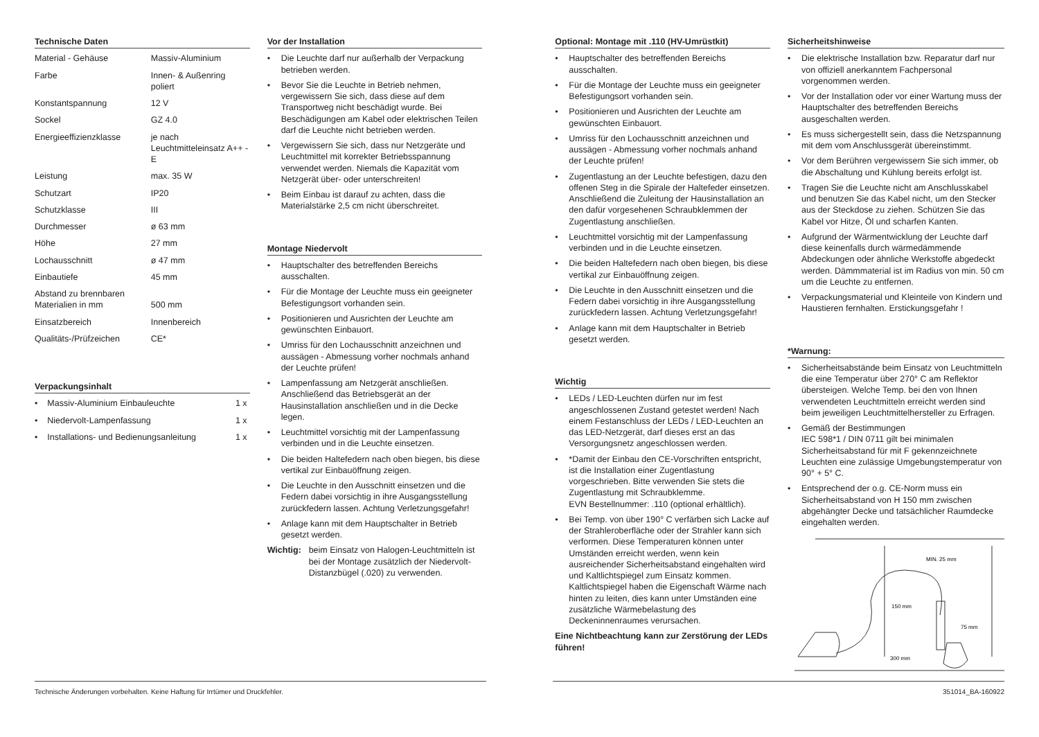Technische Daten
| Material - Gehäuse | Massiv-Aluminium |
| Farbe | Innen- & Außenring poliert |
| Konstantspannung | 12 V |
| Sockel | GZ 4.0 |
| Energieeffizienzklasse | je nach Leuchtmitteleinsatz A++ - E |
| Leistung | max. 35 W |
| Schutzart | IP20 |
| Schutzklasse | III |
| Durchmesser | ø 63 mm |
| Höhe | 27 mm |
| Lochausschnitt | ø 47 mm |
| Einbautiefe | 45 mm |
| Abstand zu brennbaren Materialien in mm | 500 mm |
| Einsatzbereich | Innenbereich |
| Qualitäts-/Prüfzeichen | CE* |
Verpackungsinhalt
| • Massiv-Aluminium Einbauleuchte | 1 x |
| • Niedervolt-Lampenfassung | 1 x |
| • Installations- und Bedienungsanleitung | 1 x |
Vor der Installation
• Die Leuchte darf nur außerhalb der Verpackung betrieben werden.
• Bevor Sie die Leuchte in Betrieb nehmen, vergewissern Sie sich, dass diese auf dem Transportweg nicht beschädigt wurde. Bei Beschädigungen am Kabel oder elektrischen Teilen darf die Leuchte nicht betrieben werden.
• Vergewissern Sie sich, dass nur Netzgeräte und Leuchtmittel mit korrekter Betriebsspannung verwendet werden. Niemals die Kapazität vom Netzgerät über- oder unterschreiten!
• Beim Einbau ist darauf zu achten, dass die Materialstärke 2,5 cm nicht überschreitet.
Montage Niedervolt
• Hauptschalter des betreffenden Bereichs ausschalten.
• Für die Montage der Leuchte muss ein geeigneter Befestigungsort vorhanden sein.
• Positionieren und Ausrichten der Leuchte am gewünschten Einbauort.
• Umriss für den Lochausschnitt anzeichnen und aussägen - Abmessung vorher nochmals anhand der Leuchte prüfen!
• Lampenfassung am Netzgerät anschließen. Anschließend das Betriebsgerät an der Hausinstallation anschließen und in die Decke legen.
• Leuchtmittel vorsichtig mit der Lampenfassung verbinden und in die Leuchte einsetzen.
• Die beiden Haltefedern nach oben biegen, bis diese vertikal zur Einbauöffnung zeigen.
• Die Leuchte in den Ausschnitt einsetzen und die Federn dabei vorsichtig in ihre Ausgangsstellung zurückfedern lassen. Achtung Verletzungsgefahr!
• Anlage kann mit dem Hauptschalter in Betrieb gesetzt werden.
Wichtig: beim Einsatz von Halogen-Leuchtmitteln ist bei der Montage zusätzlich der Niedervolt-Distanzbügel (.020) zu verwenden.
Optional: Montage mit .110 (HV-Umrüstkit)
• Hauptschalter des betreffenden Bereichs ausschalten.
• Für die Montage der Leuchte muss ein geeigneter Befestigungsort vorhanden sein.
• Positionieren und Ausrichten der Leuchte am gewünschten Einbauort.
• Umriss für den Lochausschnitt anzeichnen und aussägen - Abmessung vorher nochmals anhand der Leuchte prüfen!
• Zugentlastung an der Leuchte befestigen, dazu den offenen Steg in die Spirale der Haltefeder einsetzen. Anschließend die Zuleitung der Hausinstallation an den dafür vorgesehenen Schraubklemmen der Zugentlastung anschließen.
• Leuchtmittel vorsichtig mit der Lampenfassung verbinden und in die Leuchte einsetzen.
• Die beiden Haltefedern nach oben biegen, bis diese vertikal zur Einbauöffnung zeigen.
• Die Leuchte in den Ausschnitt einsetzen und die Federn dabei vorsichtig in ihre Ausgangsstellung zurückfedern lassen. Achtung Verletzungsgefahr!
• Anlage kann mit dem Hauptschalter in Betrieb gesetzt werden.
Wichtig
• LEDs / LED-Leuchten dürfen nur im fest angeschlossenen Zustand getestet werden! Nach einem Festanschluss der LEDs / LED-Leuchten an das LED-Netzgerät, darf dieses erst an das Versorgungsnetz angeschlossen werden.
• *Damit der Einbau den CE-Vorschriften entspricht, ist die Installation einer Zugentlastung vorgeschrieben. Bitte verwenden Sie stets die Zugentlastung mit Schraubklemme.
EVN Bestellnummer: .110 (optional erhältlich).
• Bei Temp. von über 190° C verfärben sich Lacke auf der Strahleroberfläche oder der Strahler kann sich verformen. Diese Temperaturen können unter Umständen erreicht werden, wenn kein ausreichender Sicherheitsabstand eingehalten wird und Kaltlichtspiegel zum Einsatz kommen. Kaltlichtspiegel haben die Eigenschaft Wärme nach hinten zu leiten, dies kann unter Umständen eine zusätzliche Wärmebelastung des Deckeninnenraumes verursachen.
Eine Nichtbeachtung kann zur Zerstörung der LEDs führen!
Sicherheitshinweise
• Die elektrische Installation bzw. Reparatur darf nur von offiziell anerkanntem Fachpersonal vorgenommen werden.
• Vor der Installation oder vor einer Wartung muss der Hauptschalter des betreffenden Bereichs ausgeschalten werden.
• Es muss sichergestellt sein, dass die Netzspannung mit dem vom Anschlussgerät übereinstimmt.
• Vor dem Berühren vergewissern Sie sich immer, ob die Abschaltung und Kühlung bereits erfolgt ist.
• Tragen Sie die Leuchte nicht am Anschlusskabel und benutzen Sie das Kabel nicht, um den Stecker aus der Steckdose zu ziehen. Schützen Sie das Kabel vor Hitze, Öl und scharfen Kanten.
• Aufgrund der Wärmentwicklung der Leuchte darf diese keinenfalls durch wärmedämmende Abdeckungen oder ähnliche Werkstoffe abgedeckt werden. Dämmmaterial ist im Radius von min. 50 cm um die Leuchte zu entfernen.
• Verpackungsmaterial und Kleinteile von Kindern und Haustieren fernhalten. Erstickungsgefahr !
*Warnung:
• Sicherheitsabstände beim Einsatz von Leuchtmitteln die eine Temperatur über 270° C am Reflektor übersteigen. Welche Temp. bei den von Ihnen verwendeten Leuchtmitteln erreicht werden sind beim jeweiligen Leuchtmittelhersteller zu Erfragen.
• Gemäß der Bestimmungen
IEC 598*1 / DIN 0711 gilt bei minimalen Sicherheitsabstand für mit F gekennzeichnete Leuchten eine zulässige Umgebungstemperatur von 90° + 5° C.
• Entsprechend der o.g. CE-Norm muss ein Sicherheitsabstand von H 150 mm zwischen abgehängter Decke und tatsächlicher Raumdecke eingehalten werden.
MIN. 25 mm
150 mm
75 mm
300 mm
Technische Änderungen vorbehalten. Keine Haftung für Irrtümer und Druckfehler. 351014_BA-160922